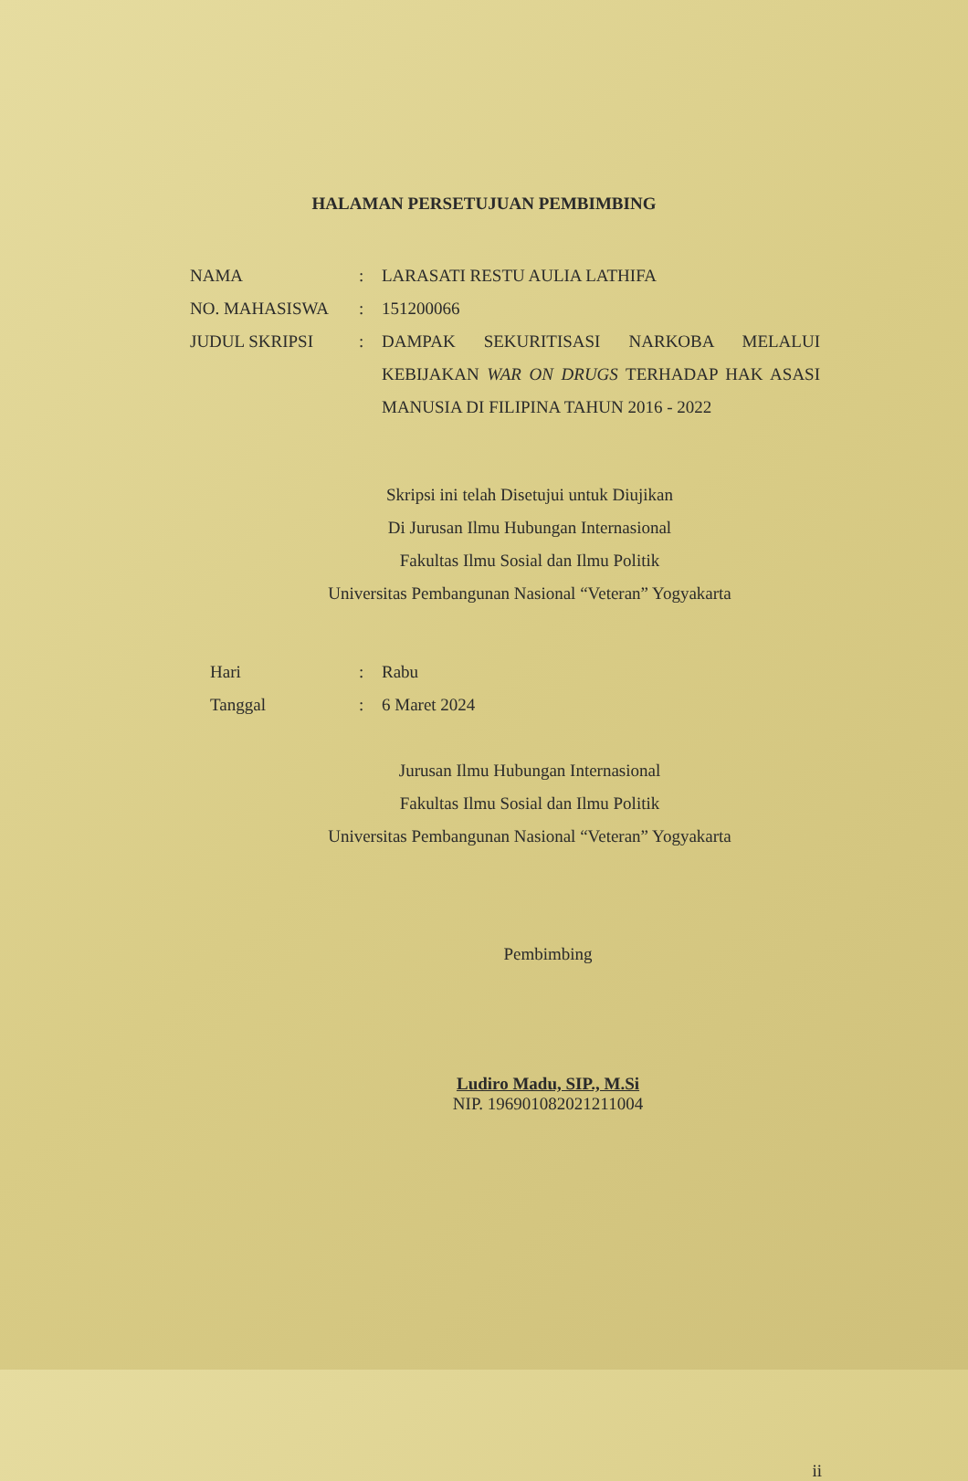HALAMAN PERSETUJUAN PEMBIMBING
NAMA : LARASATI RESTU AULIA LATHIFA
NO. MAHASISWA : 151200066
JUDUL SKRIPSI : DAMPAK SEKURITISASI NARKOBA MELALUI KEBIJAKAN WAR ON DRUGS TERHADAP HAK ASASI MANUSIA DI FILIPINA TAHUN 2016 - 2022
Skripsi ini telah Disetujui untuk Diujikan
Di Jurusan Ilmu Hubungan Internasional
Fakultas Ilmu Sosial dan Ilmu Politik
Universitas Pembangunan Nasional “Veteran” Yogyakarta
Hari : Rabu
Tanggal : 6 Maret 2024
Jurusan Ilmu Hubungan Internasional
Fakultas Ilmu Sosial dan Ilmu Politik
Universitas Pembangunan Nasional “Veteran” Yogyakarta
Pembimbing
Ludiro Madu, SIP., M.Si
NIP. 196901082021211004
ii